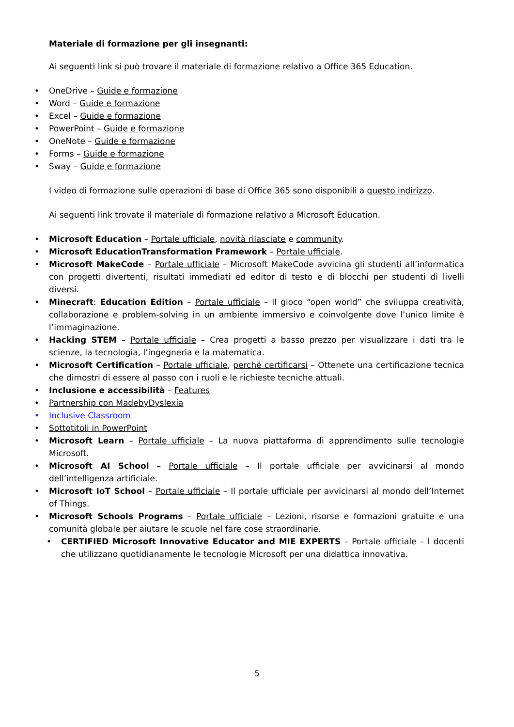Materiale di formazione per gli insegnanti:
Ai seguenti link si può trovare il materiale di formazione relativo a Office 365 Education.
OneDrive – Guide e formazione
Word – Guide e formazione
Excel – Guide e formazione
PowerPoint – Guide e formazione
OneNote – Guide e formazione
Forms – Guide e formazione
Sway – Guide e formazione
I video di formazione sulle operazioni di base di Office 365 sono disponibili a questo indirizzo.
Ai seguenti link trovate il materiale di formazione relativo a Microsoft Education.
Microsoft Education – Portale ufficiale, novità rilasciate e community.
Microsoft EducationTransformation Framework – Portale ufficiale.
Microsoft MakeCode – Portale ufficiale – Microsoft MakeCode avvicina gli studenti all’informatica con progetti divertenti, risultati immediati ed editor di testo e di blocchi per studenti di livelli diversi.
Minecraft: Education Edition – Portale ufficiale – Il gioco “open world” che sviluppa creatività, collaborazione e problem-solving in un ambiente immersivo e coinvolgente dove l’unico limite è l’immaginazione.
Hacking STEM – Portale ufficiale – Crea progetti a basso prezzo per visualizzare i dati tra le scienze, la tecnologia, l’ingegneria e la matematica.
Microsoft Certification – Portale ufficiale, perché certificarsi – Ottenete una certificazione tecnica che dimostri di essere al passo con i ruoli e le richieste tecniche attuali.
Inclusione e accessibilità – Features
Partnership con MadebyDyslexia
Inclusive Classroom
Sottotitoli in PowerPoint
Microsoft Learn – Portale ufficiale – La nuova piattaforma di apprendimento sulle tecnologie Microsoft.
Microsoft AI School – Portale ufficiale – Il portale ufficiale per avvicinarsi al mondo dell’intelligenza artificiale.
Microsoft IoT School – Portale ufficiale – Il portale ufficiale per avvicinarsi al mondo dell’Internet of Things.
Microsoft Schools Programs – Portale ufficiale – Lezioni, risorse e formazioni gratuite e una comunità globale per aiutare le scuole nel fare cose straordinarie.
CERTIFIED Microsoft Innovative Educator and MIE EXPERTS – Portale ufficiale – I docenti che utilizzano quotidianamente le tecnologie Microsoft per una didattica innovativa.
5